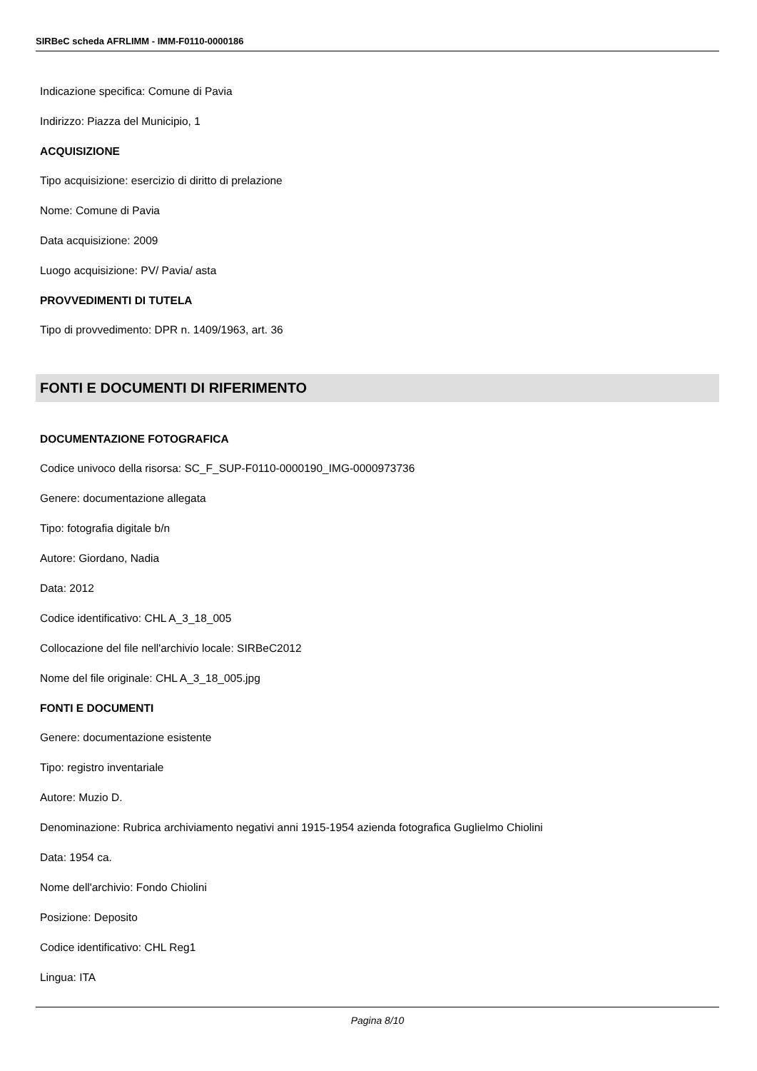SIRBeC scheda AFRLIMM - IMM-F0110-0000186
Indicazione specifica: Comune di Pavia
Indirizzo: Piazza del Municipio, 1
ACQUISIZIONE
Tipo acquisizione: esercizio di diritto di prelazione
Nome: Comune di Pavia
Data acquisizione: 2009
Luogo acquisizione: PV/ Pavia/ asta
PROVVEDIMENTI DI TUTELA
Tipo di provvedimento: DPR n. 1409/1963, art. 36
FONTI E DOCUMENTI DI RIFERIMENTO
DOCUMENTAZIONE FOTOGRAFICA
Codice univoco della risorsa: SC_F_SUP-F0110-0000190_IMG-0000973736
Genere: documentazione allegata
Tipo: fotografia digitale b/n
Autore: Giordano, Nadia
Data: 2012
Codice identificativo: CHL A_3_18_005
Collocazione del file nell'archivio locale: SIRBeC2012
Nome del file originale: CHL A_3_18_005.jpg
FONTI E DOCUMENTI
Genere: documentazione esistente
Tipo: registro inventariale
Autore: Muzio D.
Denominazione: Rubrica archiviamento negativi anni 1915-1954 azienda fotografica Guglielmo Chiolini
Data: 1954 ca.
Nome dell'archivio: Fondo Chiolini
Posizione: Deposito
Codice identificativo: CHL Reg1
Lingua: ITA
Pagina 8/10